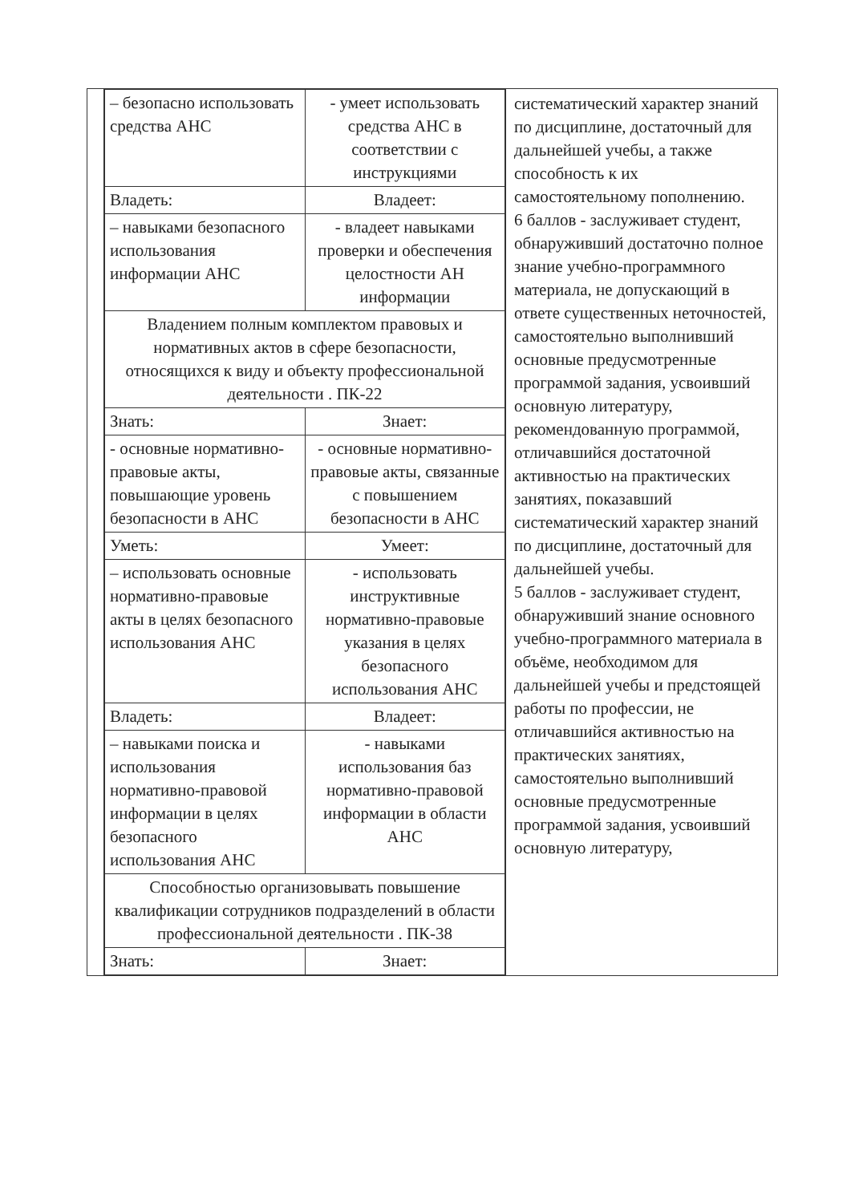| | / – безопасно использовать средства АНС / - умеет использовать средства АНС в соответствии с инструкциями / / Владеть: / Владеет: / / – навыками безопасного использования информации АНС / - владеет навыками проверки и обеспечения целостности АН информации / / Владением полным комплектом правовых и нормативных актов в сфере безопасности, относящихся к виду и объекту профессиональной деятельности . ПК-22 / / / Знать: / Знает: / / - основные нормативно-правовые акты, повышающие уровень безопасности в АНС / - основные нормативно-правовые акты, связанные с повышением безопасности в АНС / / Уметь: / Умеет: / / – использовать основные нормативно-правовые акты в целях безопасного использования АНС / - использовать инструктивные нормативно-правовые указания в целях безопасного использования АНС / / Владеть: / Владеет: / / – навыками поиска и использования нормативно-правовой информации в целях безопасного использования АНС / - навыками использования баз нормативно-правовой информации в области АНС / / Способностью организовывать повышение квалификации сотрудников подразделений в области профессиональной деятельности . ПК-38 / / / Знать: / Знает: / | систематический характер знаний по дисциплине, достаточный для дальнейшей учебы, а также способность к их самостоятельному пополнению. 6 баллов - заслуживает студент, обнаруживший достаточно полное знание учебно-программного материала, не допускающий в ответе существенных неточностей, самостоятельно выполнивший основные предусмотренные программой задания, усвоивший основную литературу, рекомендованную программой, отличавшийся достаточной активностью на практических занятиях, показавший систематический характер знаний по дисциплине, достаточный для дальнейшей учебы. 5 баллов - заслуживает студент, обнаруживший знание основного учебно-программного материала в объёме, необходимом для дальнейшей учебы и предстоящей работы по профессии, не отличавшийся активностью на практических занятиях, самостоятельно выполнивший основные предусмотренные программой задания, усвоивший основную литературу, |